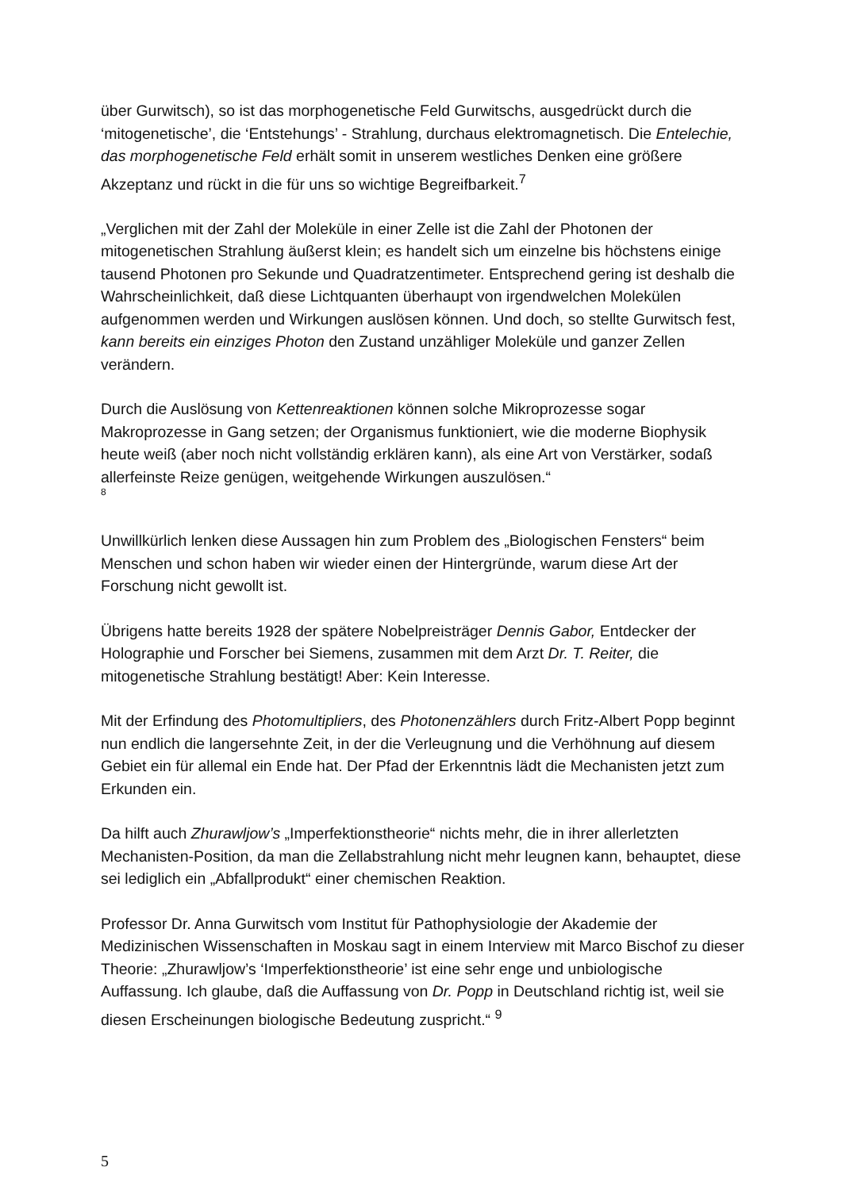über Gurwitsch), so ist das morphogenetische Feld Gurwitschs, ausgedrückt durch die ‘mitogenetische’, die ‘Entstehungs’ - Strahlung, durchaus elektromagnetisch. Die Entelechie, das morphogenetische Feld erhält somit in unserem westliches Denken eine größere Akzeptanz und rückt in die für uns so wichtige Begreifbarkeit.<sup>7</sup>
„Verglichen mit der Zahl der Moleküle in einer Zelle ist die Zahl der Photonen der mitogenetischen Strahlung äußerst klein; es handelt sich um einzelne bis höchstens einige tausend Photonen pro Sekunde und Quadratzentimeter. Entsprechend gering ist deshalb die Wahrscheinlichkeit, daß diese Lichtquanten überhaupt von irgendwelchen Molekülen aufgenommen werden und Wirkungen auslösen können. Und doch, so stellte Gurwitsch fest, kann bereits ein einziges Photon den Zustand unzähliger Moleküle und ganzer Zellen verändern.
Durch die Auslösung von Kettenreaktionen können solche Mikroprozesse sogar Makroprozesse in Gang setzen; der Organismus funktioniert, wie die moderne Biophysik heute weiß (aber noch nicht vollständig erklären kann), als eine Art von Verstärker, sodaß allerfeinste Reize genügen, weitgehende Wirkungen auszulösen.“
8
Unwillkürlich lenken diese Aussagen hin zum Problem des „Biologischen Fensters“ beim Menschen und schon haben wir wieder einen der Hintergründe, warum diese Art der Forschung nicht gewollt ist.
Übrigens hatte bereits 1928 der spätere Nobelpreisträger Dennis Gabor, Entdecker der Holographie und Forscher bei Siemens, zusammen mit dem Arzt Dr. T. Reiter, die mitogenetische Strahlung bestätigt! Aber: Kein Interesse.
Mit der Erfindung des Photomultipliers, des Photonenzählers durch Fritz-Albert Popp beginnt nun endlich die langersehnte Zeit, in der die Verleugnung und die Verhöhnung auf diesem Gebiet ein für allemal ein Ende hat. Der Pfad der Erkenntnis lädt die Mechanisten jetzt zum Erkunden ein.
Da hilft auch Zhurawljow’s „Imperfektionstheorie“ nichts mehr, die in ihrer allerletzten Mechanisten-Position, da man die Zellabstrahlung nicht mehr leugnen kann, behauptet, diese sei lediglich ein „Abfallprodukt“ einer chemischen Reaktion.
Professor Dr. Anna Gurwitsch vom Institut für Pathophysiologie der Akademie der Medizinischen Wissenschaften in Moskau sagt in einem Interview mit Marco Bischof zu dieser Theorie: „Zhurawljow’s ‘Imperfektionstheorie’ ist eine sehr enge und unbiologische Auffassung. Ich glaube, daß die Auffassung von Dr. Popp in Deutschland richtig ist, weil sie diesen Erscheinungen biologische Bedeutung zuspricht.“ <sup>9</sup>
5